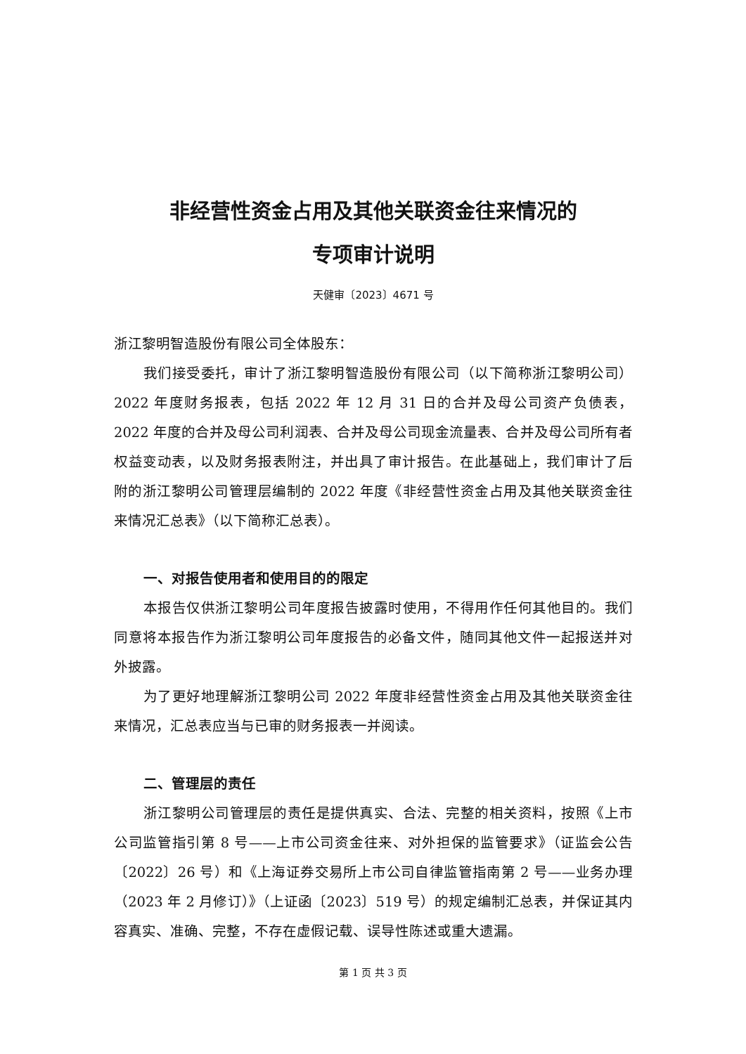非经营性资金占用及其他关联资金往来情况的
专项审计说明
天健审〔2023〕4671 号
浙江黎明智造股份有限公司全体股东：
我们接受委托，审计了浙江黎明智造股份有限公司（以下简称浙江黎明公司）2022 年度财务报表，包括 2022 年 12 月 31 日的合并及母公司资产负债表，2022 年度的合并及母公司利润表、合并及母公司现金流量表、合并及母公司所有者权益变动表，以及财务报表附注，并出具了审计报告。在此基础上，我们审计了后附的浙江黎明公司管理层编制的 2022 年度《非经营性资金占用及其他关联资金往来情况汇总表》（以下简称汇总表）。
一、对报告使用者和使用目的的限定
本报告仅供浙江黎明公司年度报告披露时使用，不得用作任何其他目的。我们同意将本报告作为浙江黎明公司年度报告的必备文件，随同其他文件一起报送并对外披露。
为了更好地理解浙江黎明公司 2022 年度非经营性资金占用及其他关联资金往来情况，汇总表应当与已审的财务报表一并阅读。
二、管理层的责任
浙江黎明公司管理层的责任是提供真实、合法、完整的相关资料，按照《上市公司监管指引第 8 号——上市公司资金往来、对外担保的监管要求》（证监会公告〔2022〕26 号）和《上海证券交易所上市公司自律监管指南第 2 号——业务办理（2023 年 2 月修订）》（上证函〔2023〕519 号）的规定编制汇总表，并保证其内容真实、准确、完整，不存在虚假记载、误导性陈述或重大遗漏。
第 1 页 共 3 页